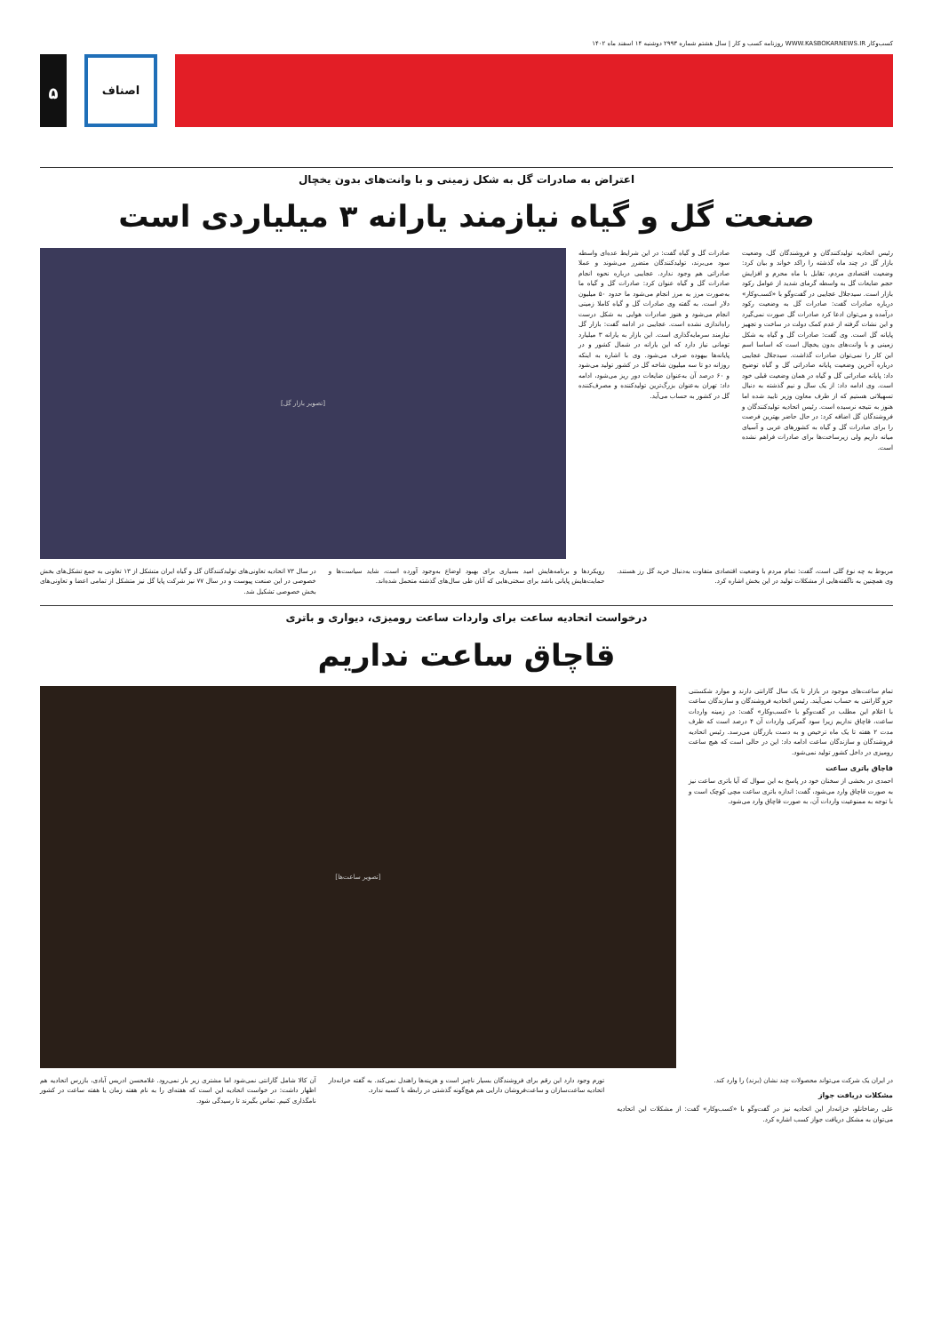کسب‌وکار WWW.KASBOKARNEWS.IR روزنامه کسب و کار | سال هشتم شماره ۲۹۹۳ دوشنبه ۱۴ اسفند ماه ۱۴۰۲
اصناف
۵
اعتراض به صادرات گل به شکل زمینی و با وانت‌های بدون یخچال
صنعت گل و گیاه نیازمند یارانه ۳ میلیاردی است
رئیس اتحادیه تولیدکنندگان و فروشندگان گل، وضعیت بازار گل در چند ماه گذشته را راکد خواند و بیان کرد: وضعیت اقتصادی مردم، تقابل با ماه محرم و افزایش حجم ضایعات گل به واسطه گرمای شدید از عوامل رکود بازار است. سیدجلال عجایبی در گفت‌وگو با «کسب‌وکار» درباره صادرات گفت: صادرات گل به وضعیت رکود درآمده و می‌توان ادعا کرد صادرات گل صورت نمی‌گیرد و این نشات گرفته از عدم کمک دولت در ساخت و تجهیز پایانه گل است. وی گفت: صادرات گل و گیاه به شکل زمینی و با وانت‌های بدون یخچال است که اساسا اسم این کار را نمی‌توان صادرات گذاشت. سیدجلال عجایبی درباره آخرین وضعیت پایانه صادراتی گل و گیاه توضیح داد: پایانه صادراتی گل و گیاه در همان وضعیت قبلی خود است. وی ادامه داد: از یک سال و نیم گذشته به دنبال تسهیلاتی هستیم که از طرف معاون وزیر تایید شده اما هنوز به نتیجه نرسیده است. رئیس اتحادیه تولیدکنندگان و فروشندگان گل اضافه کرد: در حال حاضر بهترین فرصت را برای صادرات گل و گیاه به کشورهای عربی و آسیای میانه داریم ولی زیرساخت‌ها برای صادرات فراهم نشده است.
صادرات گل و گیاه گفت: در این شرایط عده‌ای واسطه سود می‌برند، تولیدکنندگان متضرر می‌شوند و عملا صادراتی هم وجود ندارد. عجایبی درباره نحوه انجام صادرات گل و گیاه عنوان کرد: صادرات گل و گیاه ما به‌صورت مرز به مرز انجام می‌شود ما حدود ۵۰ میلیون دلار است. به گفته وی صادرات گل و گیاه کاملا زمینی انجام می‌شود و هنوز صادرات هوایی به شکل درست راه‌اندازی نشده است. عجایبی در ادامه گفت: بازار گل نیازمند سرمایه‌گذاری است. این بازار به یارانه ۳ میلیارد تومانی نیاز دارد که این یارانه در شمال کشور و در پایانه‌ها بیهوده صرف می‌شود. وی با اشاره به اینکه روزانه دو تا سه میلیون شاخه گل در کشور تولید می‌شود و ۶۰ درصد آن به‌عنوان ضایعات دور ریز می‌شود، ادامه داد: تهران به‌عنوان بزرگ‌ترین تولیدکننده و مصرف‌کننده گل در کشور به حساب می‌آید.
[تصویر بازار گل]
مربوط به چه نوع گلی است، گفت: تمام مردم با وضعیت اقتصادی متفاوت به‌دنبال خرید گل رز هستند. وی همچنین به ناگفته‌هایی از مشکلات تولید در این بخش اشاره کرد.
رویکردها و برنامه‌هایش امید بسیاری برای بهبود اوضاع به‌وجود آورده است، شاید سیاست‌ها و حمایت‌هایش پایانی باشد برای سختی‌هایی که آنان طی سال‌های گذشته متحمل شده‌اند.
در سال ۷۳ اتحادیه تعاونی‌های تولیدکنندگان گل و گیاه ایران متشکل از ۱۳ تعاونی به جمع تشکل‌های بخش خصوصی در این صنعت پیوست و در سال ۷۷ نیز شرکت پایا گل نیز متشکل از تمامی اعضا و تعاونی‌های بخش خصوصی تشکیل شد.
درخواست اتحادیه ساعت برای واردات ساعت رومیزی، دیواری و باتری
قاچاق ساعت نداریم
تمام ساعت‌های موجود در بازار تا یک سال گارانتی دارند و موارد شکستنی جزو گارانتی به حساب نمی‌آیند. رئیس اتحادیه فروشندگان و سازندگان ساعت با اعلام این مطلب در گفت‌وگو با «کسب‌وکار» گفت: در زمینه واردات ساعت، قاچاق نداریم زیرا سود گمرکی واردات آن ۴ درصد است که ظرف مدت ۲ هفته تا یک ماه ترخیص و به دست بازرگان می‌رسد. رئیس اتحادیه فروشندگان و سازندگان ساعت ادامه داد: این در حالی است که هیچ ساعت رومیزی در داخل کشور تولید نمی‌شود.
قاچاق باتری ساعت
احمدی در بخشی از سخنان خود در پاسخ به این سوال که آیا باتری ساعت نیز به صورت قاچاق وارد می‌شود، گفت: اندازه باتری ساعت مچی کوچک است و با توجه به ممنوعیت واردات آن، به صورت قاچاق وارد می‌شود.
[تصویر ساعت‌ها]
در ایران یک شرکت می‌تواند محصولات چند نشان (برند) را وارد کند.
مشکلات دریافت جواز
علی رضاخانلو، خزانه‌دار این اتحادیه نیز در گفت‌وگو با «کسب‌وکار» گفت: از مشکلات این اتحادیه می‌توان به مشکل دریافت جواز کسب اشاره کرد.
تورم وجود دارد این رقم برای فروشندگان بسیار ناچیز است و هزینه‌ها راهندل نمی‌کند. به گفته خزانه‌دار اتحادیه ساعت‌سازان و ساعت‌فروشان دارایی هم هیچ‌گونه گذشتی در رابطه با کسبه ندارد.
آن کالا شامل گارانتی نمی‌شود اما مشتری زیر بار نمی‌رود. غلامحسن ادریس آبادی، بازرس اتحادیه هم اظهار داشت: در خواست اتحادیه این است که هفته‌ای را به نام هفته زمان یا هفته ساعت در کشور نامگذاری کنیم. تماس بگیرند تا رسیدگی شود.